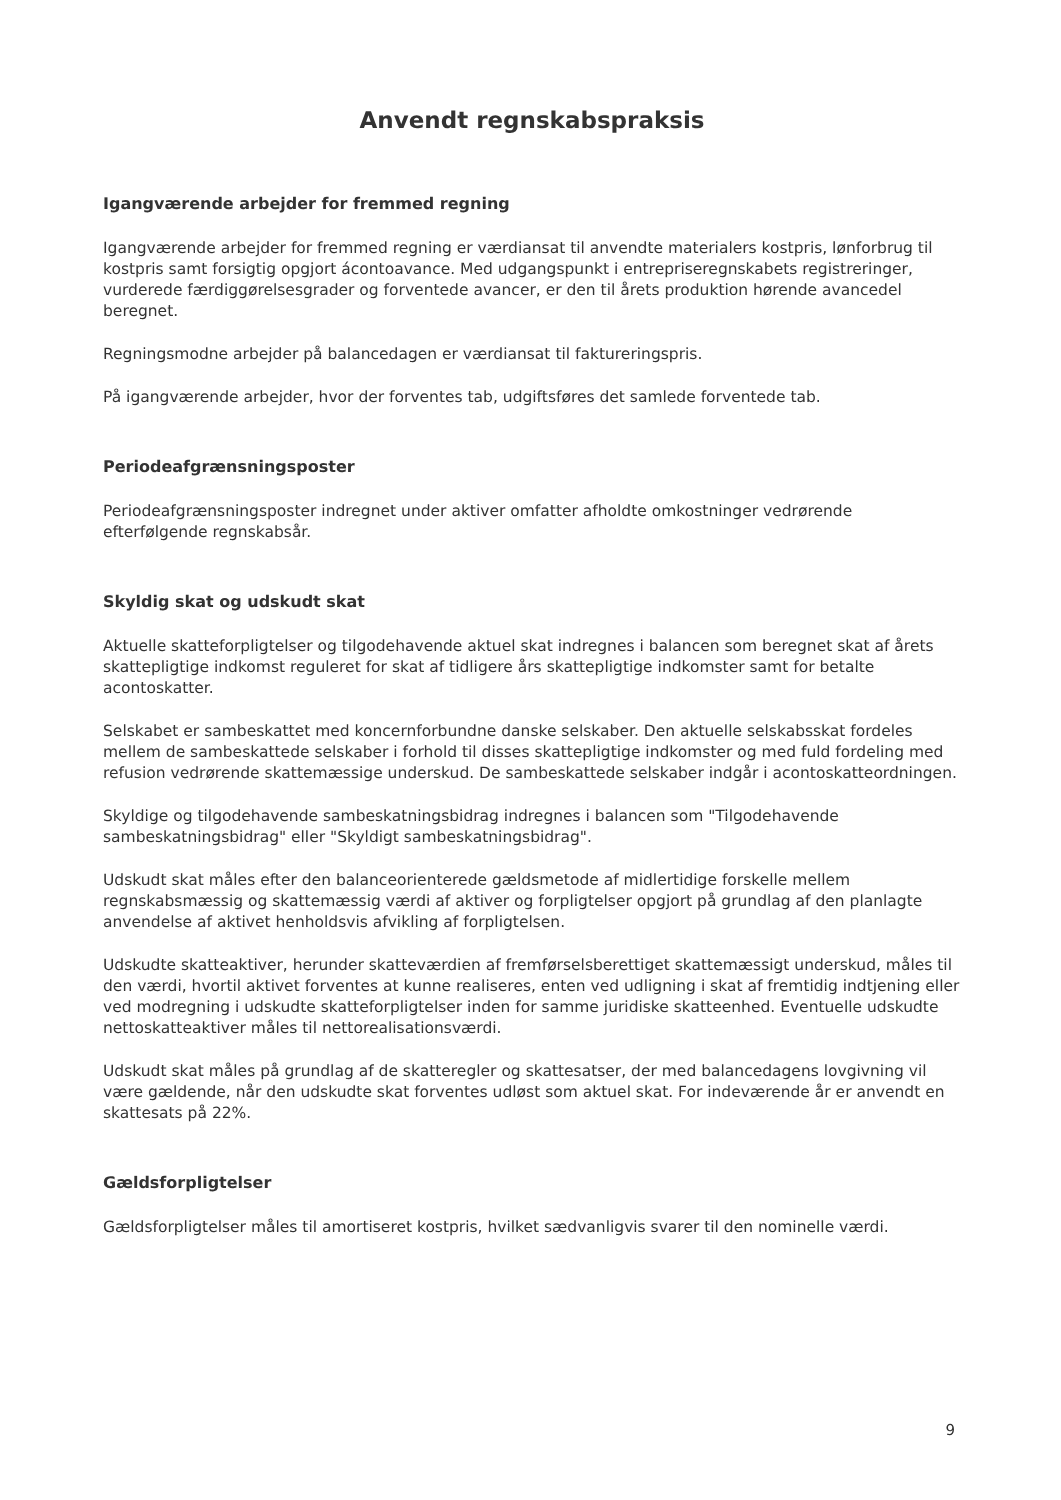Anvendt regnskabspraksis
Igangværende arbejder for fremmed regning
Igangværende arbejder for fremmed regning er værdiansat til anvendte materialers kostpris, lønforbrug til kostpris samt forsigtig opgjort ácontoavance. Med udgangspunkt i entrepriseregnskabets registreringer, vurderede færdiggørelsesgrader og forventede avancer, er den til årets produktion hørende avancedel beregnet.
Regningsmodne arbejder på balancedagen er værdiansat til faktureringspris.
På igangværende arbejder, hvor der forventes tab, udgiftsføres det samlede forventede tab.
Periodeafgrænsningsposter
Periodeafgrænsningsposter indregnet under aktiver omfatter afholdte omkostninger vedrørende efterfølgende regnskabsår.
Skyldig skat og udskudt skat
Aktuelle skatteforpligtelser og tilgodehavende aktuel skat indregnes i balancen som beregnet skat af årets skattepligtige indkomst reguleret for skat af tidligere års skattepligtige indkomster samt for betalte acontoskatter.
Selskabet er sambeskattet med koncernforbundne danske selskaber. Den aktuelle selskabsskat fordeles mellem de sambeskattede selskaber i forhold til disses skattepligtige indkomster og med fuld fordeling med refusion vedrørende skattemæssige underskud. De sambeskattede selskaber indgår i acontoskatteordningen.
Skyldige og tilgodehavende sambeskatningsbidrag indregnes i balancen som "Tilgodehavende sambeskatningsbidrag" eller "Skyldigt sambeskatningsbidrag".
Udskudt skat måles efter den balanceorienterede gældsmetode af midlertidige forskelle mellem regnskabsmæssig og skattemæssig værdi af aktiver og forpligtelser opgjort på grundlag af den planlagte anvendelse af aktivet henholdsvis afvikling af forpligtelsen.
Udskudte skatteaktiver, herunder skatteværdien af fremførselsberettiget skattemæssigt underskud, måles til den værdi, hvortil aktivet forventes at kunne realiseres, enten ved udligning i skat af fremtidig indtjening eller ved modregning i udskudte skatteforpligtelser inden for samme juridiske skatteenhed. Eventuelle udskudte nettoskatteaktiver måles til nettorealisationsværdi.
Udskudt skat måles på grundlag af de skatteregler og skattesatser, der med balancedagens lovgivning vil være gældende, når den udskudte skat forventes udløst som aktuel skat. For indeværende år er anvendt en skattesats på 22%.
Gældsforpligtelser
Gældsforpligtelser måles til amortiseret kostpris, hvilket sædvanligvis svarer til den nominelle værdi.
9